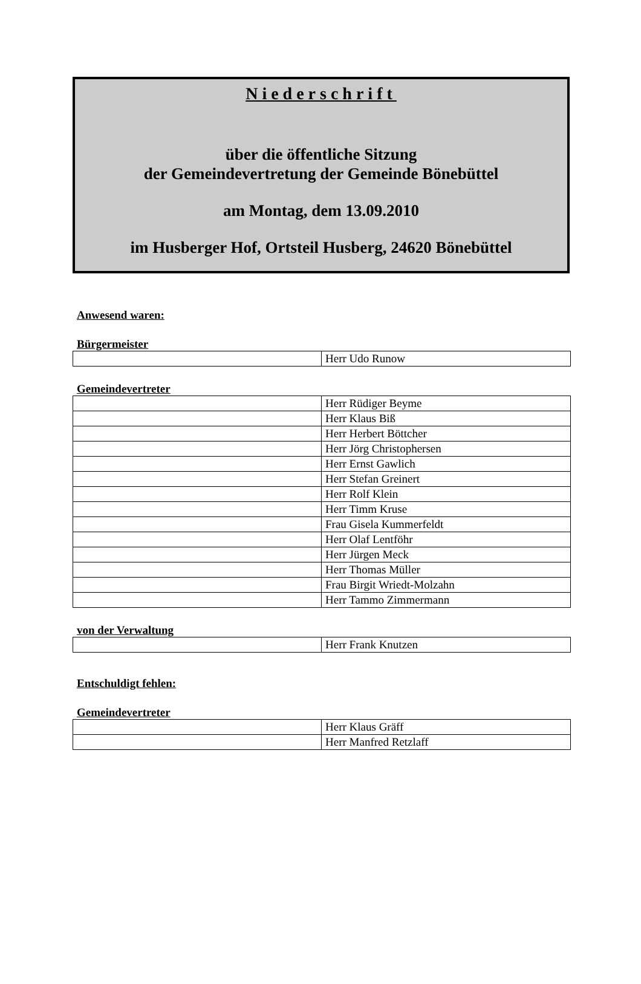Niederschrift
über die öffentliche Sitzung
der Gemeindevertretung der Gemeinde Bönebüttel
am Montag, dem 13.09.2010
im Husberger Hof, Ortsteil Husberg, 24620 Bönebüttel
Anwesend waren:
Bürgermeister
| | Herr Udo Runow |
Gemeindevertreter
| | Herr Rüdiger Beyme |
| | Herr Klaus Biß |
| | Herr Herbert Böttcher |
| | Herr Jörg Christophersen |
| | Herr Ernst Gawlich |
| | Herr Stefan Greinert |
| | Herr Rolf Klein |
| | Herr Timm Kruse |
| | Frau Gisela Kummerfeldt |
| | Herr Olaf Lentföhr |
| | Herr Jürgen Meck |
| | Herr Thomas Müller |
| | Frau Birgit Wriedt-Molzahn |
| | Herr Tammo Zimmermann |
von der Verwaltung
| | Herr Frank Knutzen |
Entschuldigt fehlen:
Gemeindevertreter
| | Herr Klaus Gräff |
| | Herr Manfred Retzlaff |